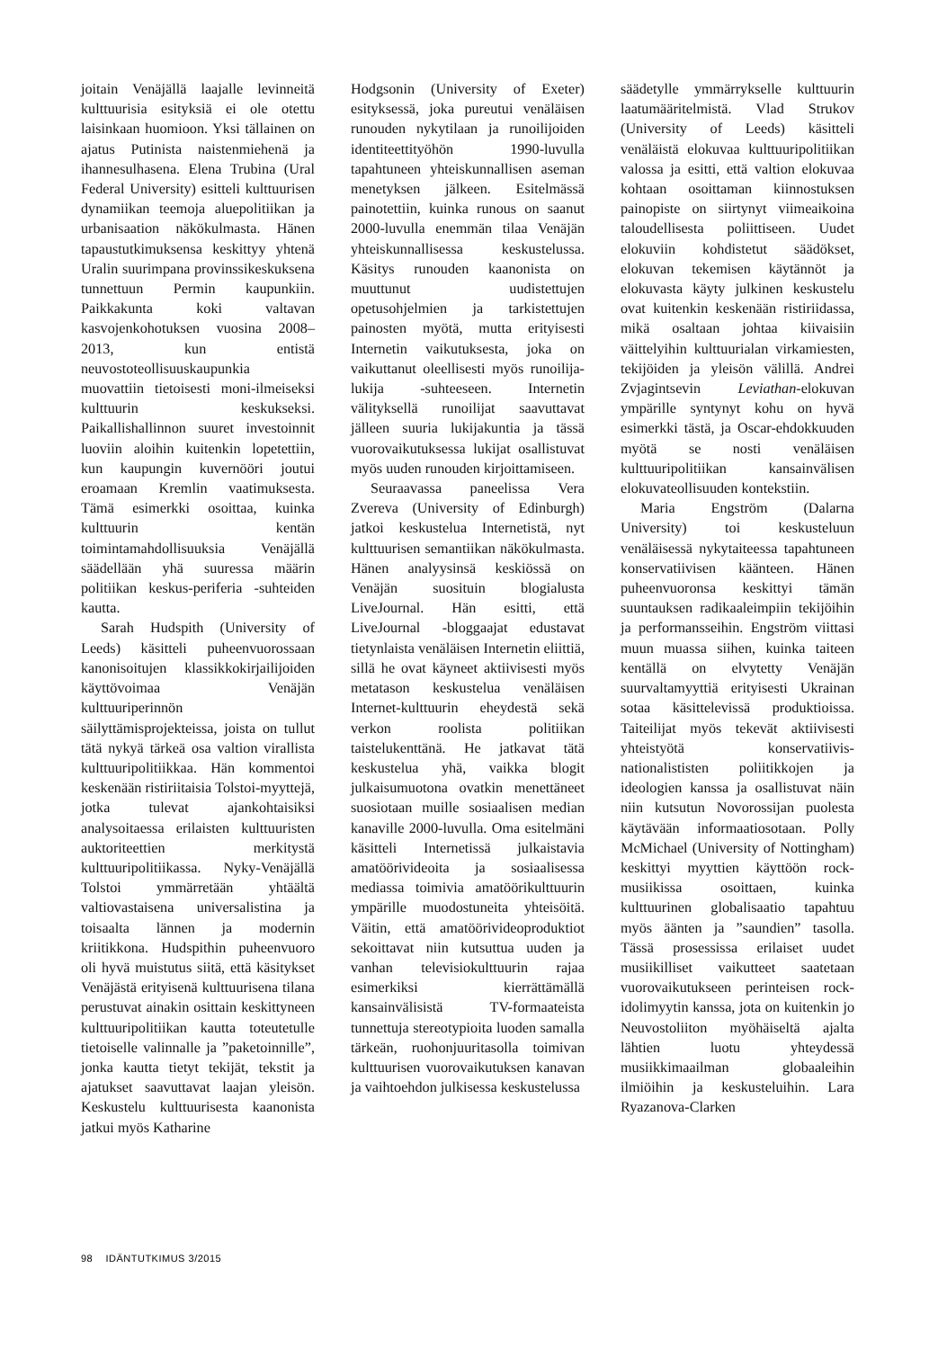joitain Venäjällä laajalle levinneitä kulttuurisia esityksiä ei ole otettu laisinkaan huomioon. Yksi tällainen on ajatus Putinista naistenmiehenä ja ihannesulhasena. Elena Trubina (Ural Federal University) esitteli kulttuurisen dynamiikan teemoja aluepolitiikan ja urbanisaation näkökulmasta. Hänen tapaustutkimuksensa keskittyy yhtenä Uralin suurimpana provinssikeskuksena tunnettuun Permin kaupunkiin. Paikkakunta koki valtavan kasvojenkohotuksen vuosina 2008–2013, kun entistä neuvostoteollisuuskaupunkia muovattiin tietoisesti moni-ilmeiseksi kulttuurin keskukseksi. Paikallishallinnon suuret investoinnit luoviin aloihin kuitenkin lopetettiin, kun kaupungin kuvernööri joutui eroamaan Kremlin vaatimuksesta. Tämä esimerkki osoittaa, kuinka kulttuurin kentän toimintamahdollisuuksia Venäjällä säädellään yhä suuressa määrin politiikan keskus-periferia -suhteiden kautta.
Sarah Hudspith (University of Leeds) käsitteli puheenvuorossaan kanonisoitujen klassikkokirjailijoiden käyttövoimaa Venäjän kulttuuriperinnön säilyttämisprojekteissa, joista on tullut tätä nykyä tärkeä osa valtion virallista kulttuuripolitiikkaa. Hän kommentoi keskenään ristiriitaisia Tolstoi-myyttejä, jotka tulevat ajankohtaisiksi analysoitaessa erilaisten kulttuuristen auktoriteettien merkitystä kulttuuripolitiikassa. Nyky-Venäjällä Tolstoi ymmärretään yhtäältä valtiovastaisena universalistina ja toisaalta lännen ja modernin kriitikkona. Hudspithin puheenvuoro oli hyvä muistutus siitä, että käsitykset Venäjästä erityisenä kulttuurisena tilana perustuvat ainakin osittain keskittyneen kulttuuripolitiikan kautta toteutetulle tietoiselle valinnalle ja ”paketoinnille”, jonka kautta tietyt tekijät, tekstit ja ajatukset saavuttavat laajan yleisön. Keskustelu kulttuurisesta kaanonista jatkui myös Katharine
Hodgsonin (University of Exeter) esityksessä, joka pureutui venäläisen runouden nykytilaan ja runoilijoiden identiteettityöhön 1990-luvulla tapahtuneen yhteiskunnallisen aseman menetyksen jälkeen. Esitelmässä painotettiin, kuinka runous on saanut 2000-luvulla enemmän tilaa Venäjän yhteiskunnallisessa keskustelussa. Käsitys runouden kaanonista on muuttunut uudistettujen opetusohjelmien ja tarkistettujen painosten myötä, mutta erityisesti Internetin vaikutuksesta, joka on vaikuttanut oleellisesti myös runoilija-lukija -suhteeseen. Internetin välityksellä runoilijat saavuttavat jälleen suuria lukijakuntia ja tässä vuorovaikutuksessa lukijat osallistuvat myös uuden runouden kirjoittamiseen.
Seuraavassa paneelissa Vera Zvereva (University of Edinburgh) jatkoi keskustelua Internetistä, nyt kulttuurisen semantiikan näkökulmasta. Hänen analyysinsä keskiössä on Venäjän suosituin blogialusta LiveJournal. Hän esitti, että LiveJournal -bloggaajat edustavat tietynlaista venäläisen Internetin eliittiä, sillä he ovat käyneet aktiivisesti myös metatason keskustelua venäläisen Internet-kulttuurin eheydestä sekä verkon roolista politiikan taistelukenttänä. He jatkavat tätä keskustelua yhä, vaikka blogit julkaisumuotona ovatkin menettäneet suosiotaan muille sosiaalisen median kanaville 2000-luvulla. Oma esitelmäni käsitteli Internetissä julkaistavia amatöörivideoita ja sosiaalisessa mediassa toimivia amatöörikulttuurin ympärille muodostuneita yhteisöitä. Väitin, että amatöörivideoproduktiot sekoittavat niin kutsuttua uuden ja vanhan televisiokulttuurin rajaa esimerkiksi kierrättämällä kansainvälisistä TV-formaateista tunnettuja stereotypioita luoden samalla tärkeän, ruohonjuuritasolla toimivan kulttuurisen vuorovaikutuksen kanavan ja vaihtoehdon julkisessa keskustelussa
säädetylle ymmärrykselle kulttuurin laatumääritelmistä. Vlad Strukov (University of Leeds) käsitteli venäläistä elokuvaa kulttuuripolitiikan valossa ja esitti, että valtion elokuvaa kohtaan osoittaman kiinnostuksen painopiste on siirtynyt viimeaikoina taloudellisesta poliittiseen. Uudet elokuviin kohdistetut säädökset, elokuvan tekemisen käytännöt ja elokuvasta käyty julkinen keskustelu ovat kuitenkin keskenään ristiriidassa, mikä osaltaan johtaa kiivaisiin väittelyihin kulttuurialan virkamiesten, tekijöiden ja yleisön välillä. Andrei Zvjagintsevin Leviathan-elokuvan ympärille syntynyt kohu on hyvä esimerkki tästä, ja Oscar-ehdokkuuden myötä se nosti venäläisen kulttuuripolitiikan kansainvälisen elokuvateollisuuden kontekstiin.
Maria Engström (Dalarna University) toi keskusteluun venäläisessä nykytaiteessa tapahtuneen konservatiivisen käänteen. Hänen puheenvuoronsa keskittyi tämän suuntauksen radikaaleimpiin tekijöihin ja performansseihin. Engström viittasi muun muassa siihen, kuinka taiteen kentällä on elvytetty Venäjän suurvaltamyyttiä erityisesti Ukrainan sotaa käsittelevissä produktioissa. Taiteilijat myös tekevät aktiivisesti yhteistyötä konservatiivis-nationalististen poliitikkojen ja ideologien kanssa ja osallistuvat näin niin kutsutun Novorossijan puolesta käytävään informaatiosotaan. Polly McMichael (University of Nottingham) keskittyi myyttien käyttöön rock-musiikissa osoittaen, kuinka kulttuurinen globalisaatio tapahtuu myös äänten ja ”saundien” tasolla. Tässä prosessissa erilaiset uudet musiikilliset vaikutteet saatetaan vuorovaikutukseen perinteisen rock-idolimyytin kanssa, jota on kuitenkin jo Neuvostoliiton myöhäiseltä ajalta lähtien luotu yhteydessä musiikkimaailman globaaleihin ilmiöihin ja keskusteluihin. Lara Ryazanova-Clarken
98 IDÄNTUTKIMUS 3/2015